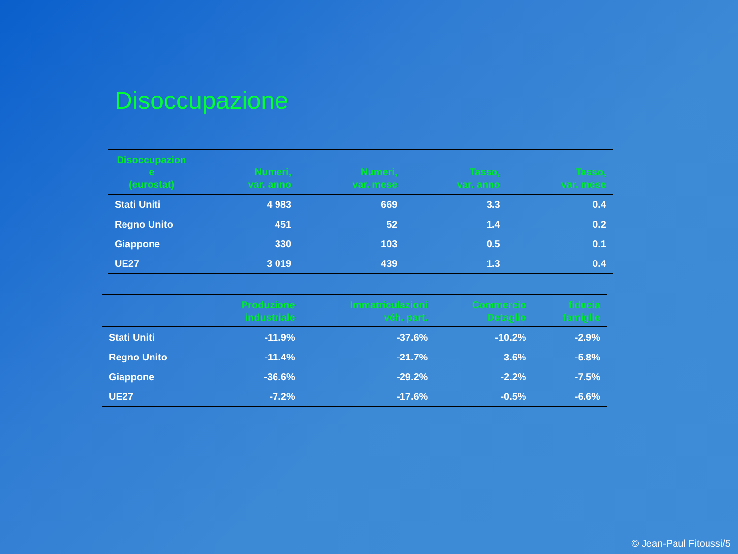Disoccupazione
| Disoccupazion e (eurostat) | Numeri, var. anno | Numeri, var. mese | Tasso, var. anno | Tasso, var. mese |
| --- | --- | --- | --- | --- |
| Stati Uniti | 4 983 | 669 | 3.3 | 0.4 |
| Regno Unito | 451 | 52 | 1.4 | 0.2 |
| Giappone | 330 | 103 | 0.5 | 0.1 |
| UE27 | 3 019 | 439 | 1.3 | 0.4 |
| | Produzione industriale | Immatriculazioni véh. part. | Commercio Detaglio | fiducia famiglie |
| --- | --- | --- | --- | --- |
| Stati Uniti | -11.9% | -37.6% | -10.2% | -2.9% |
| Regno Unito | -11.4% | -21.7% | 3.6% | -5.8% |
| Giappone | -36.6% | -29.2% | -2.2% | -7.5% |
| UE27 | -7.2% | -17.6% | -0.5% | -6.6% |
© Jean-Paul Fitoussi/5